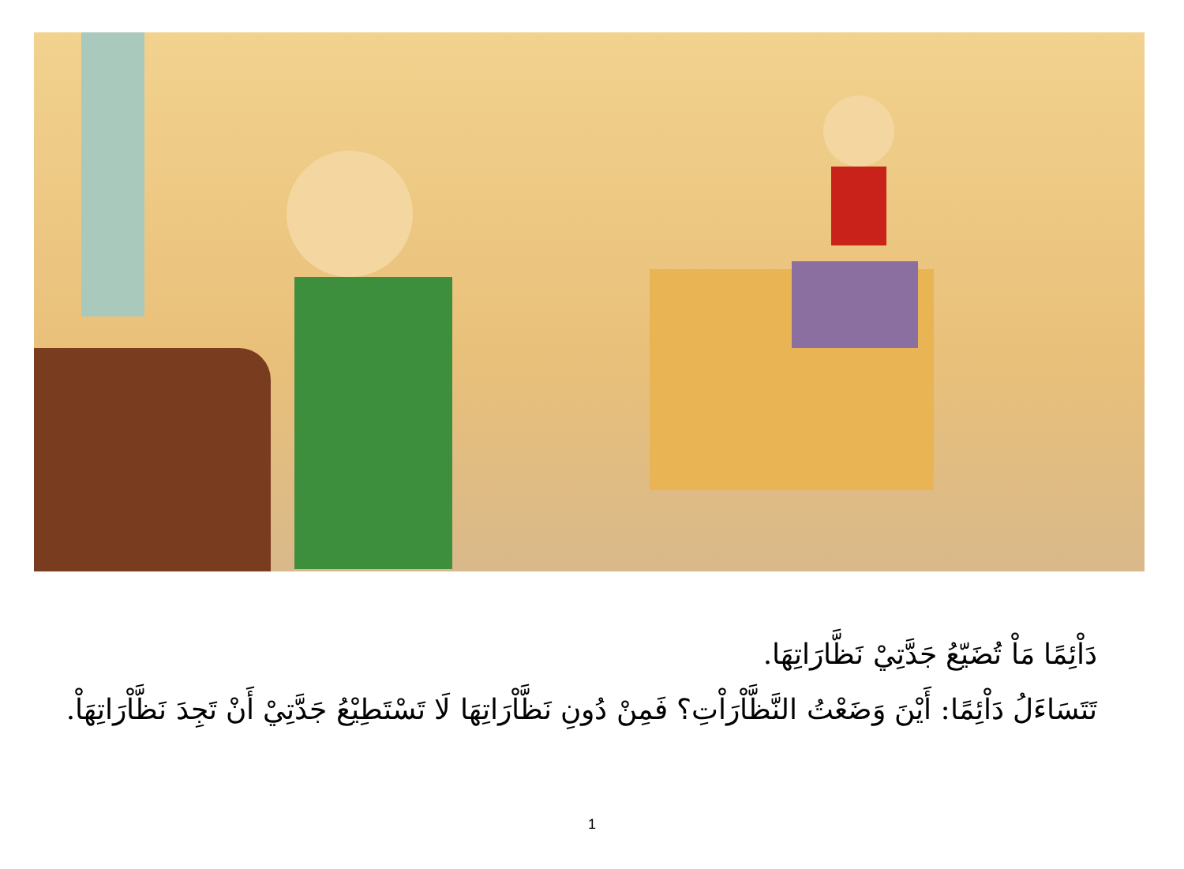دَاْئِمًا مَاْ تُضَيّعُ جَدَّتِيْ نَظَّارَاتِهَا.
تَتَسَاءَلُ دَاْئِمًا: أَيْنَ وَضَعْتُ النَّظَّاْرَاْتِ؟ فَمِنْ دُونِ نَظَّاْرَاتِهَا لَا تَسْتَطِيْعُ جَدَّتِيْ أَنْ تَجِدَ نَظَّاْرَاتِهَاْ.
1